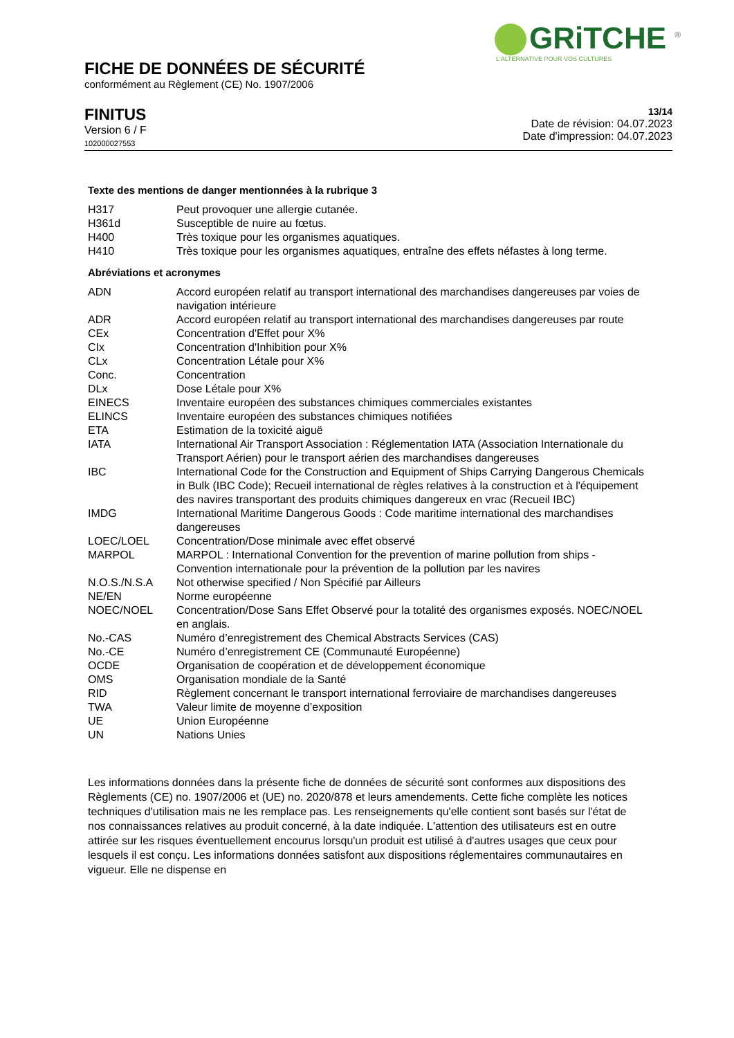GRiTCHE <sup>®</sup>
L'ALTERNATIVE POUR VOS CULTURES
FICHE DE DONNÉES DE SÉCURITÉ
conformément au Règlement (CE) No. 1907/2006
FINITUS
Version 6 / F
102000027553
13/14
Date de révision: 04.07.2023
Date d'impression: 04.07.2023
Texte des mentions de danger mentionnées à la rubrique 3
| H317 | Peut provoquer une allergie cutanée. |
| H361d | Susceptible de nuire au fœtus. |
| H400 | Très toxique pour les organismes aquatiques. |
| H410 | Très toxique pour les organismes aquatiques, entraîne des effets néfastes à long terme. |
Abréviations et acronymes
| ADN | Accord européen relatif au transport international des marchandises dangereuses par voies de navigation intérieure |
| ADR | Accord européen relatif au transport international des marchandises dangereuses par route |
| CEx | Concentration d'Effet pour X% |
| CIx | Concentration d'Inhibition pour X% |
| CLx | Concentration Létale pour X% |
| Conc. | Concentration |
| DLx | Dose Létale pour X% |
| EINECS | Inventaire européen des substances chimiques commerciales existantes |
| ELINCS | Inventaire européen des substances chimiques notifiées |
| ETA | Estimation de la toxicité aiguë |
| IATA | International Air Transport Association : Réglementation IATA (Association Internationale du Transport Aérien) pour le transport aérien des marchandises dangereuses |
| IBC | International Code for the Construction and Equipment of Ships Carrying Dangerous Chemicals in Bulk (IBC Code); Recueil international de règles relatives à la construction et à l'équipement des navires transportant des produits chimiques dangereux en vrac (Recueil IBC) |
| IMDG | International Maritime Dangerous Goods : Code maritime international des marchandises dangereuses |
| LOEC/LOEL | Concentration/Dose minimale avec effet observé |
| MARPOL | MARPOL : International Convention for the prevention of marine pollution from ships - Convention internationale pour la prévention de la pollution par les navires |
| N.O.S./N.S.A | Not otherwise specified / Non Spécifié par Ailleurs |
| NE/EN | Norme européenne |
| NOEC/NOEL | Concentration/Dose Sans Effet Observé pour la totalité des organismes exposés. NOEC/NOEL en anglais. |
| No.-CAS | Numéro d’enregistrement des Chemical Abstracts Services (CAS) |
| No.-CE | Numéro d’enregistrement CE (Communauté Européenne) |
| OCDE | Organisation de coopération et de développement économique |
| OMS | Organisation mondiale de la Santé |
| RID | Règlement concernant le transport international ferroviaire de marchandises dangereuses |
| TWA | Valeur limite de moyenne d’exposition |
| UE | Union Européenne |
| UN | Nations Unies |
Les informations données dans la présente fiche de données de sécurité sont conformes aux dispositions des Règlements (CE) no. 1907/2006 et (UE) no. 2020/878 et leurs amendements. Cette fiche complète les notices techniques d'utilisation mais ne les remplace pas. Les renseignements qu'elle contient sont basés sur l'état de nos connaissances relatives au produit concerné, à la date indiquée. L'attention des utilisateurs est en outre attirée sur les risques éventuellement encourus lorsqu'un produit est utilisé à d'autres usages que ceux pour lesquels il est conçu. Les informations données satisfont aux dispositions réglementaires communautaires en vigueur. Elle ne dispense en